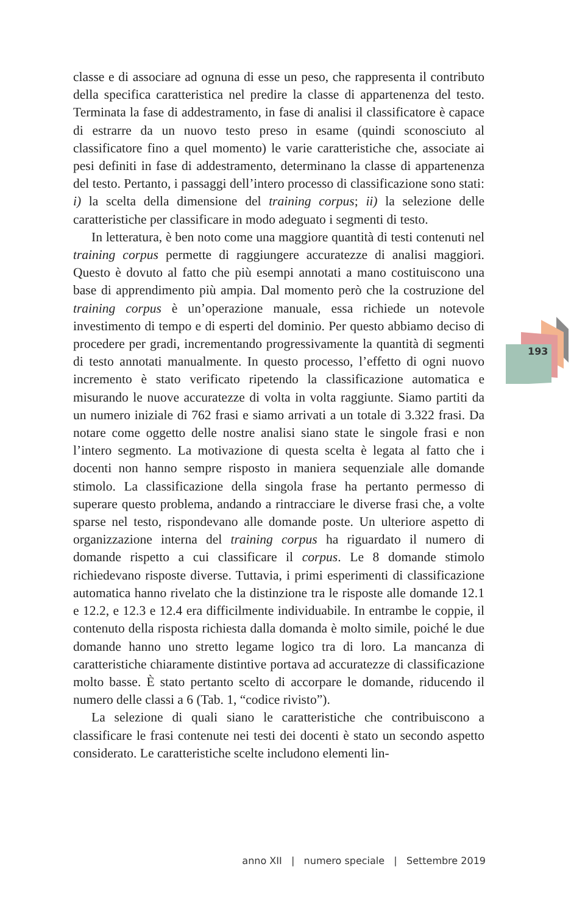193
classe e di associare ad ognuna di esse un peso, che rappresenta il contributo della specifica caratteristica nel predire la classe di appartenenza del testo. Terminata la fase di addestramento, in fase di analisi il classificatore è capace di estrarre da un nuovo testo preso in esame (quindi sconosciuto al classificatore fino a quel momento) le varie caratteristiche che, associate ai pesi definiti in fase di addestramento, determinano la classe di appartenenza del testo. Pertanto, i passaggi dell’intero processo di classificazione sono stati: i) la scelta della dimensione del training corpus; ii) la selezione delle caratteristiche per classificare in modo adeguato i segmenti di testo.
In letteratura, è ben noto come una maggiore quantità di testi contenuti nel training corpus permette di raggiungere accuratezze di analisi maggiori. Questo è dovuto al fatto che più esempi annotati a mano costituiscono una base di apprendimento più ampia. Dal momento però che la costruzione del training corpus è un’operazione manuale, essa richiede un notevole investimento di tempo e di esperti del dominio. Per questo abbiamo deciso di procedere per gradi, incrementando progressivamente la quantità di segmenti di testo annotati manualmente. In questo processo, l’effetto di ogni nuovo incremento è stato verificato ripetendo la classificazione automatica e misurando le nuove accuratezze di volta in volta raggiunte. Siamo partiti da un numero iniziale di 762 frasi e siamo arrivati a un totale di 3.322 frasi. Da notare come oggetto delle nostre analisi siano state le singole frasi e non l’intero segmento. La motivazione di questa scelta è legata al fatto che i docenti non hanno sempre risposto in maniera sequenziale alle domande stimolo. La classificazione della singola frase ha pertanto permesso di superare questo problema, andando a rintracciare le diverse frasi che, a volte sparse nel testo, rispondevano alle domande poste. Un ulteriore aspetto di organizzazione interna del training corpus ha riguardato il numero di domande rispetto a cui classificare il corpus. Le 8 domande stimolo richiedevano risposte diverse. Tuttavia, i primi esperimenti di classificazione automatica hanno rivelato che la distinzione tra le risposte alle domande 12.1 e 12.2, e 12.3 e 12.4 era difficilmente individuabile. In entrambe le coppie, il contenuto della risposta richiesta dalla domanda è molto simile, poiché le due domande hanno uno stretto legame logico tra di loro. La mancanza di caratteristiche chiaramente distintive portava ad accuratezze di classificazione molto basse. È stato pertanto scelto di accorpare le domande, riducendo il numero delle classi a 6 (Tab. 1, “codice rivisto”).
La selezione di quali siano le caratteristiche che contribuiscono a classificare le frasi contenute nei testi dei docenti è stato un secondo aspetto considerato. Le caratteristiche scelte includono elementi lin-
anno XII | numero speciale | Settembre 2019